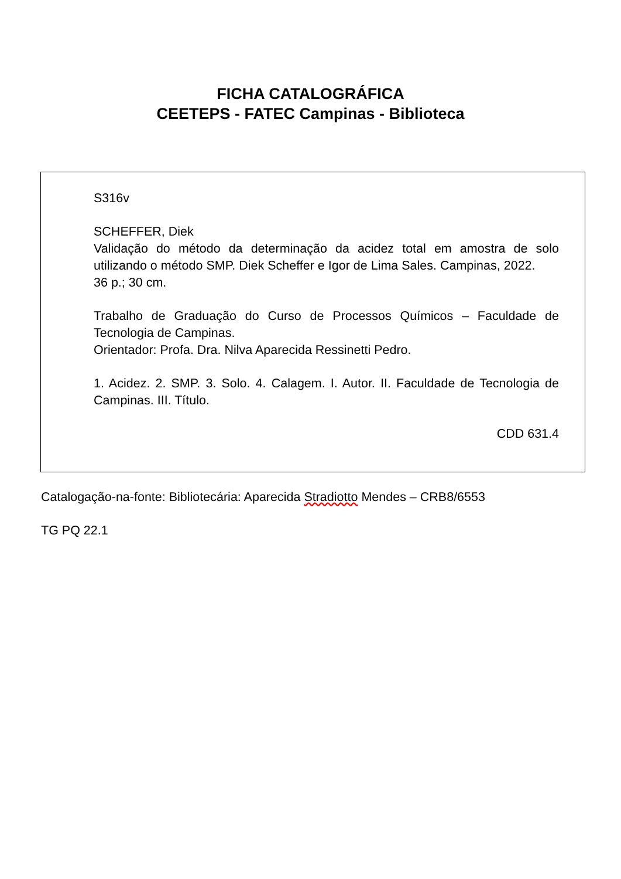FICHA CATALOGRÁFICA
CEETEPS - FATEC Campinas - Biblioteca
S316v
SCHEFFER, Diek
Validação do método da determinação da acidez total em amostra de solo utilizando o método SMP. Diek Scheffer e Igor de Lima Sales. Campinas, 2022.
36 p.; 30 cm.
Trabalho de Graduação do Curso de Processos Químicos – Faculdade de Tecnologia de Campinas.
Orientador: Profa. Dra. Nilva Aparecida Ressinetti Pedro.
1. Acidez. 2. SMP. 3. Solo. 4. Calagem. I. Autor. II. Faculdade de Tecnologia de Campinas. III. Título.
CDD 631.4
Catalogação-na-fonte: Bibliotecária: Aparecida Stradiotto Mendes – CRB8/6553
TG PQ 22.1